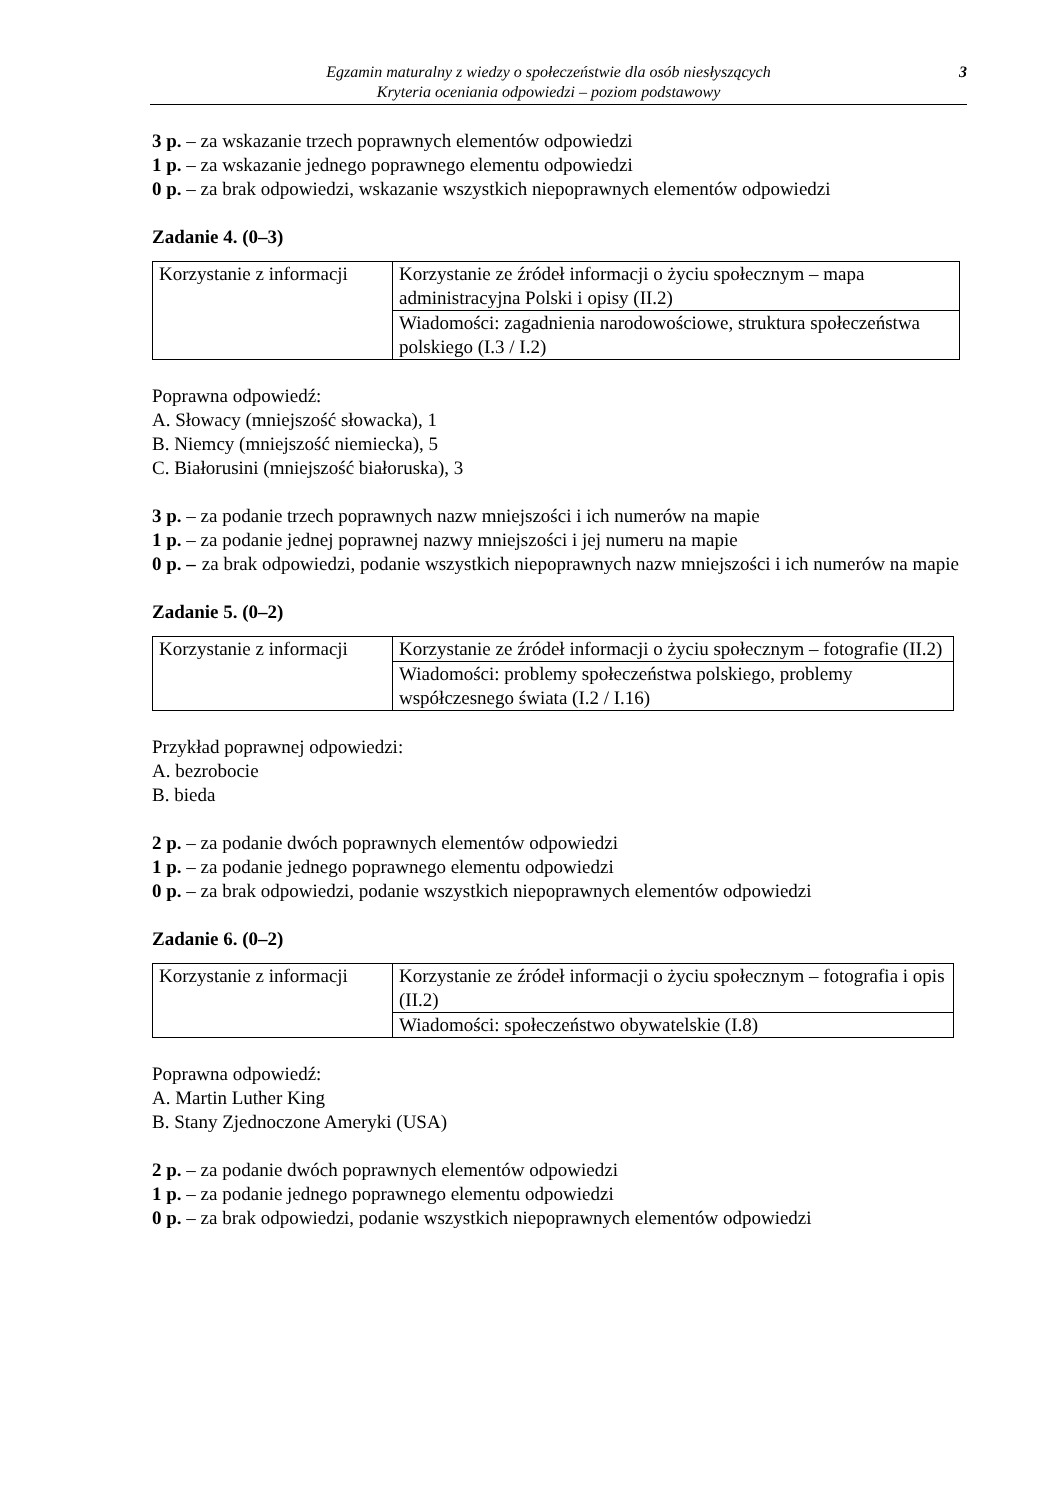Egzamin maturalny z wiedzy o społeczeństwie dla osób niesłyszących
Kryteria oceniania odpowiedzi – poziom podstawowy
3
3 p. – za wskazanie trzech poprawnych elementów odpowiedzi
1 p. – za wskazanie jednego poprawnego elementu odpowiedzi
0 p. – za brak odpowiedzi, wskazanie wszystkich niepoprawnych elementów odpowiedzi
Zadanie 4. (0–3)
| Korzystanie z informacji | Korzystanie ze źródeł informacji o życiu społecznym – mapa administracyjna Polski i opisy (II.2) |
| | Wiadomości: zagadnienia narodowościowe, struktura społeczeństwa polskiego (I.3 / I.2) |
Poprawna odpowiedź:
A. Słowacy (mniejszość słowacka), 1
B. Niemcy (mniejszość niemiecka), 5
C. Białorusini (mniejszość białoruska), 3
3 p. – za podanie trzech poprawnych nazw mniejszości i ich numerów na mapie
1 p. – za podanie jednej poprawnej nazwy mniejszości i jej numeru na mapie
0 p. – za brak odpowiedzi, podanie wszystkich niepoprawnych nazw mniejszości i ich numerów na mapie
Zadanie 5. (0–2)
| Korzystanie z informacji | Korzystanie ze źródeł informacji o życiu społecznym – fotografie (II.2) |
| | Wiadomości: problemy społeczeństwa polskiego, problemy współczesnego świata (I.2 / I.16) |
Przykład poprawnej odpowiedzi:
A. bezrobocie
B. bieda
2 p. – za podanie dwóch poprawnych elementów odpowiedzi
1 p. – za podanie jednego poprawnego elementu odpowiedzi
0 p. – za brak odpowiedzi, podanie wszystkich niepoprawnych elementów odpowiedzi
Zadanie 6. (0–2)
| Korzystanie z informacji | Korzystanie ze źródeł informacji o życiu społecznym – fotografia i opis (II.2) |
| | Wiadomości: społeczeństwo obywatelskie (I.8) |
Poprawna odpowiedź:
A. Martin Luther King
B. Stany Zjednoczone Ameryki (USA)
2 p. – za podanie dwóch poprawnych elementów odpowiedzi
1 p. – za podanie jednego poprawnego elementu odpowiedzi
0 p. – za brak odpowiedzi, podanie wszystkich niepoprawnych elementów odpowiedzi